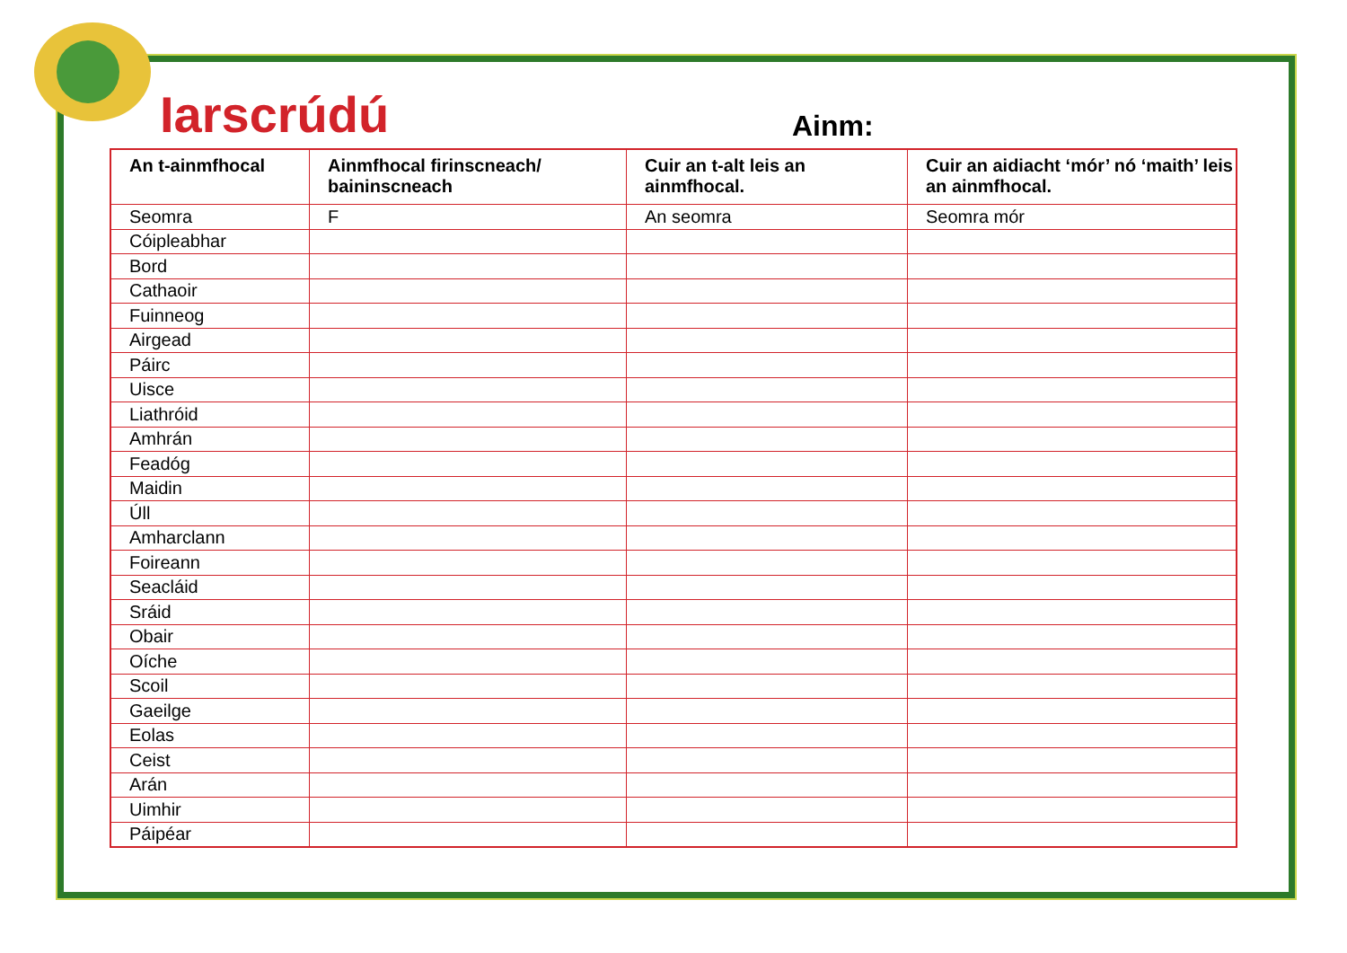Iarscrúdú Ainm:
| An t-ainmfhocal | Ainmfhocal firinscneach/ baininscneach | Cuir an t-alt leis an ainmfhocal. | Cuir an aidiacht ‘mór’ nó ‘maith’ leis an ainmfhocal. |
| --- | --- | --- | --- |
| Seomra | F | An seomra | Seomra mór |
| Cóipleabhar | | | |
| Bord | | | |
| Cathaoir | | | |
| Fuinneog | | | |
| Airgead | | | |
| Páirc | | | |
| Uisce | | | |
| Liathróid | | | |
| Amhrán | | | |
| Feadóg | | | |
| Maidin | | | |
| Úll | | | |
| Amharclann | | | |
| Foireann | | | |
| Seacláid | | | |
| Sráid | | | |
| Obair | | | |
| Oíche | | | |
| Scoil | | | |
| Gaeilge | | | |
| Eolas | | | |
| Ceist | | | |
| Arán | | | |
| Uimhir | | | |
| Páipéar | | | |